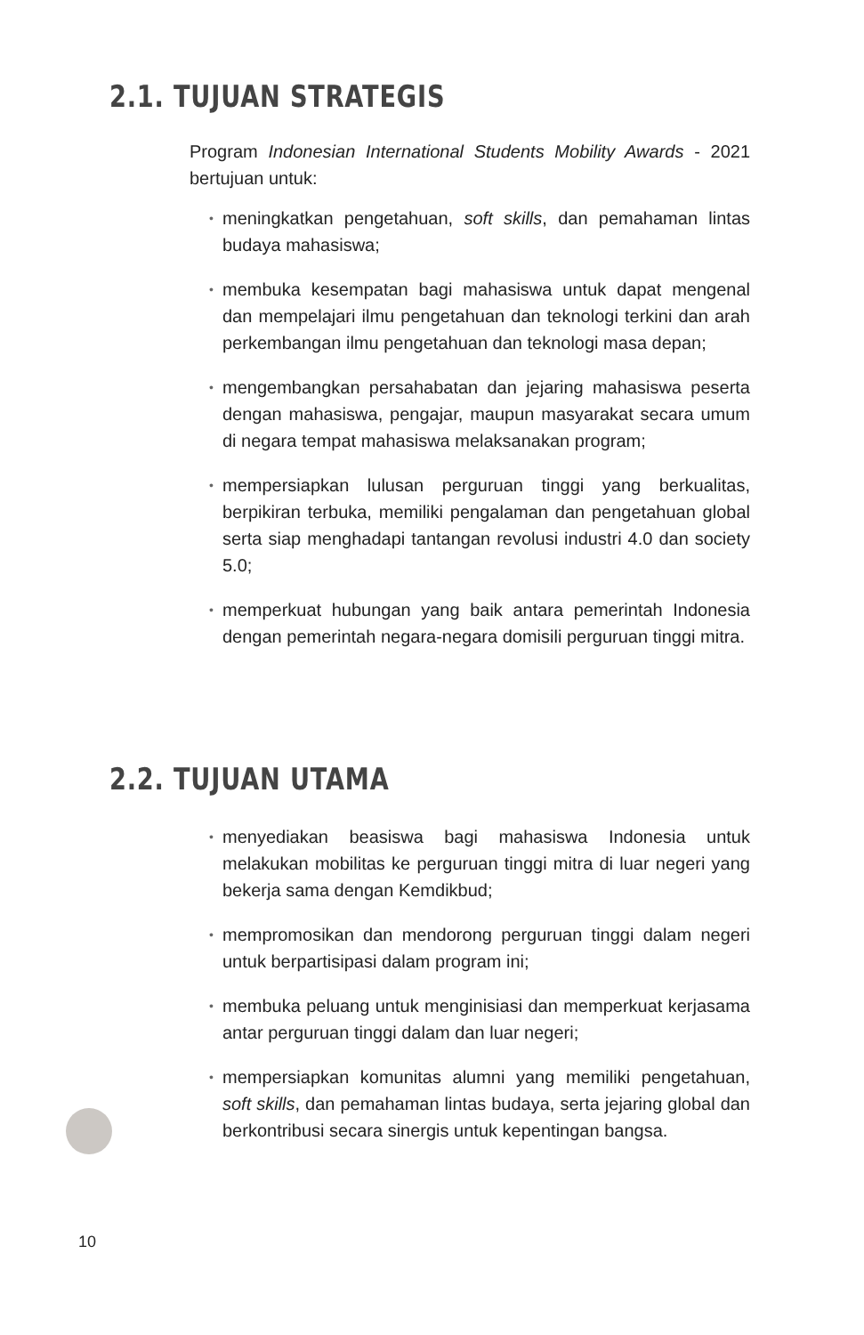2.1. TUJUAN STRATEGIS
Program Indonesian International Students Mobility Awards - 2021 bertujuan untuk:
• meningkatkan pengetahuan, soft skills, dan pemahaman lintas budaya mahasiswa;
• membuka kesempatan bagi mahasiswa untuk dapat mengenal dan mempelajari ilmu pengetahuan dan teknologi terkini dan arah perkembangan ilmu pengetahuan dan teknologi masa depan;
• mengembangkan persahabatan dan jejaring mahasiswa peserta dengan mahasiswa, pengajar, maupun masyarakat secara umum di negara tempat mahasiswa melaksanakan program;
• mempersiapkan lulusan perguruan tinggi yang berkualitas, berpikiran terbuka, memiliki pengalaman dan pengetahuan global serta siap menghadapi tantangan revolusi industri 4.0 dan society 5.0;
• memperkuat hubungan yang baik antara pemerintah Indonesia dengan pemerintah negara-negara domisili perguruan tinggi mitra.
2.2. TUJUAN UTAMA
• menyediakan beasiswa bagi mahasiswa Indonesia untuk melakukan mobilitas ke perguruan tinggi mitra di luar negeri yang bekerja sama dengan Kemdikbud;
• mempromosikan dan mendorong perguruan tinggi dalam negeri untuk berpartisipasi dalam program ini;
• membuka peluang untuk menginisiasi dan memperkuat kerjasama antar perguruan tinggi dalam dan luar negeri;
• mempersiapkan komunitas alumni yang memiliki pengetahuan, soft skills, dan pemahaman lintas budaya, serta jejaring global dan berkontribusi secara sinergis untuk kepentingan bangsa.
10